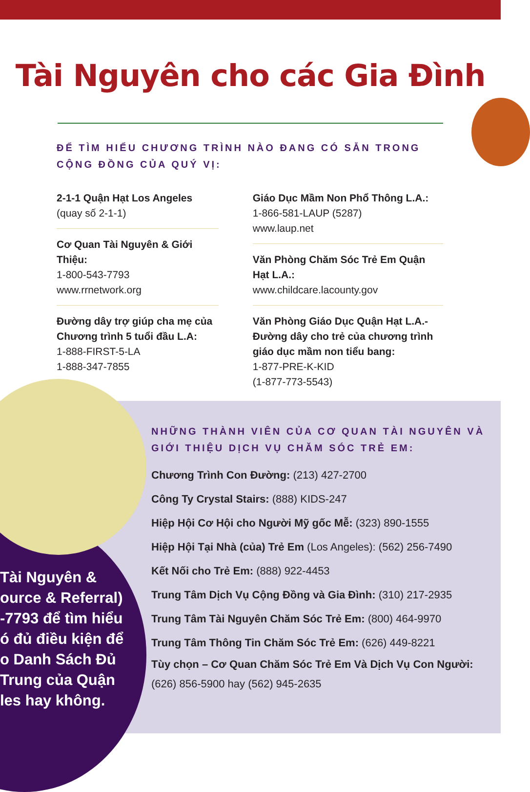Tài Nguyên cho các Gia Đình
ĐỂ TÌM HIỂU CHƯƠNG TRÌNH NÀO ĐANG CÓ SẴN TRONG CỘNG ĐỒNG CỦA QUÝ VỊ:
2-1-1 Quận Hạt Los Angeles
(quay số 2-1-1)
Cơ Quan Tài Nguyên & Giới Thiệu:
1-800-543-7793
www.rrnetwork.org
Đường dây trợ giúp cha mẹ của Chương trình 5 tuổi đầu L.A:
1-888-FIRST-5-LA
1-888-347-7855
Giáo Dục Mầm Non Phổ Thông L.A.:
1-866-581-LAUP (5287)
www.laup.net
Văn Phòng Chăm Sóc Trẻ Em Quận Hạt L.A.:
www.childcare.lacounty.gov
Văn Phòng Giáo Dục Quận Hạt L.A.- Đường dây cho trẻ của chương trình giáo dục mầm non tiểu bang:
1-877-PRE-K-KID
(1-877-773-5543)
Tài Nguyên &
ource & Referral)
-7793 để tìm hiểu
ó đủ điều kiện để
o Danh Sách Đủ
Trung của Quận
les hay không.
NHỮNG THÀNH VIÊN CỦA CƠ QUAN TÀI NGUYÊN VÀ GIỚI THIỆU DỊCH VỤ CHĂM SÓC TRẺ EM:
Chương Trình Con Đường: (213) 427-2700
Công Ty Crystal Stairs: (888) KIDS-247
Hiệp Hội Cơ Hội cho Người Mỹ gốc Mễ: (323) 890-1555
Hiệp Hội Tại Nhà (của) Trẻ Em (Los Angeles): (562) 256-7490
Kết Nối cho Trẻ Em: (888) 922-4453
Trung Tâm Dịch Vụ Cộng Đồng và Gia Đình: (310) 217-2935
Trung Tâm Tài Nguyên Chăm Sóc Trẻ Em: (800) 464-9970
Trung Tâm Thông Tin Chăm Sóc Trẻ Em: (626) 449-8221
Tùy chọn – Cơ Quan Chăm Sóc Trẻ Em Và Dịch Vụ Con Người: (626) 856-5900 hay (562) 945-2635